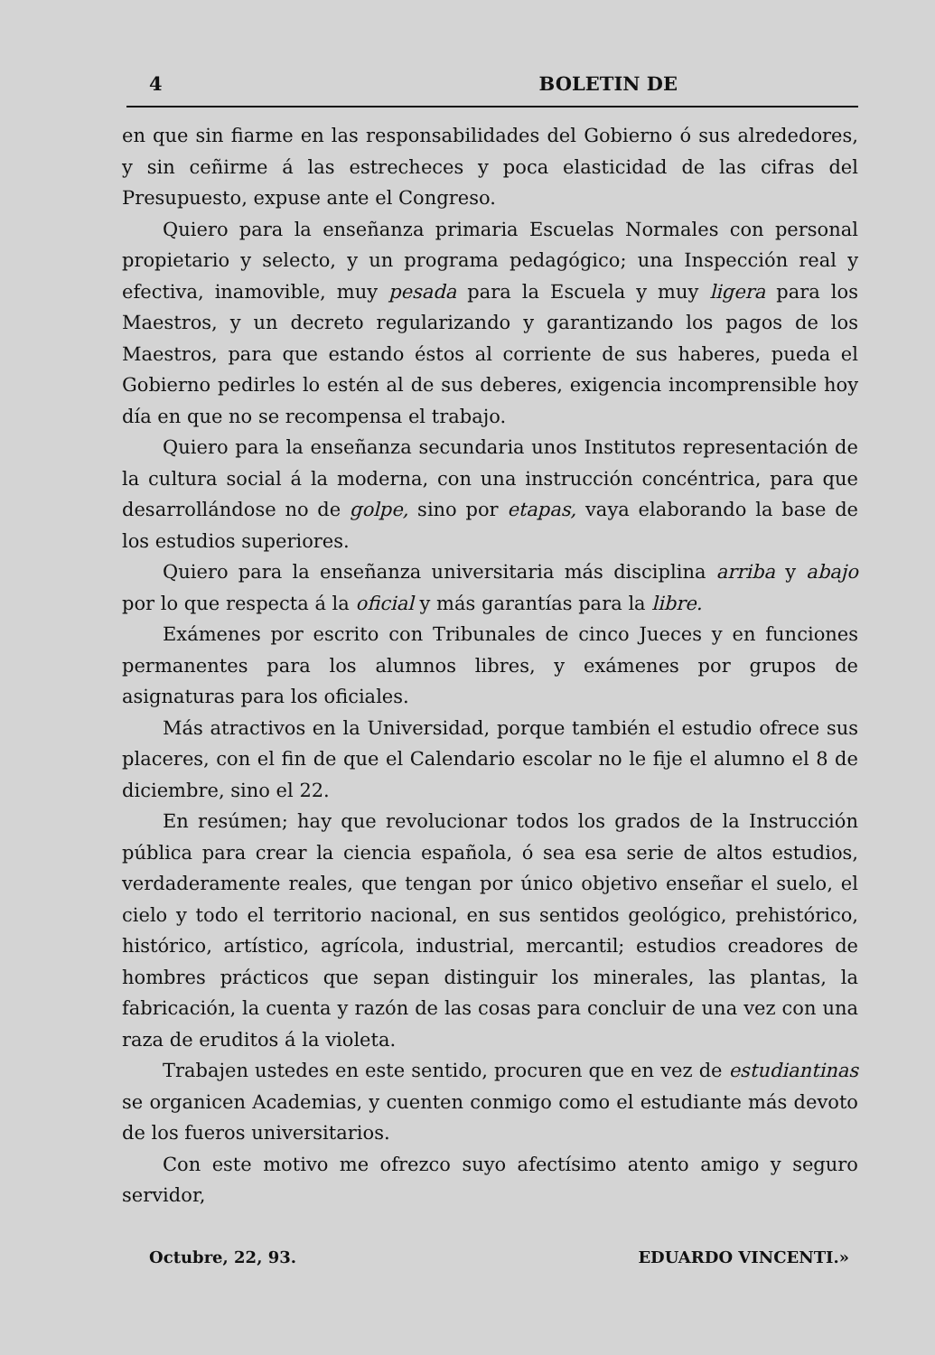4 BOLETIN DE
en que sin fiarme en las responsabilidades del Gobierno ó sus alrededores, y sin ceñirme á las estrecheces y poca elasticidad de las cifras del Presupuesto, expuse ante el Congreso.
Quiero para la enseñanza primaria Escuelas Normales con personal propietario y selecto, y un programa pedagógico; una Inspección real y efectiva, inamovible, muy pesada para la Escuela y muy ligera para los Maestros, y un decreto regularizando y garantizando los pagos de los Maestros, para que estando éstos al corriente de sus haberes, pueda el Gobierno pedirles lo estén al de sus deberes, exigencia incomprensible hoy día en que no se recompensa el trabajo.
Quiero para la enseñanza secundaria unos Institutos representación de la cultura social á la moderna, con una instrucción concéntrica, para que desarrollándose no de golpe, sino por etapas, vaya elaborando la base de los estudios superiores.
Quiero para la enseñanza universitaria más disciplina arriba y abajo por lo que respecta á la oficial y más garantías para la libre.
Exámenes por escrito con Tribunales de cinco Jueces y en funciones permanentes para los alumnos libres, y exámenes por grupos de asignaturas para los oficiales.
Más atractivos en la Universidad, porque también el estudio ofrece sus placeres, con el fin de que el Calendario escolar no le fije el alumno el 8 de diciembre, sino el 22.
En resúmen; hay que revolucionar todos los grados de la Instrucción pública para crear la ciencia española, ó sea esa serie de altos estudios, verdaderamente reales, que tengan por único objetivo enseñar el suelo, el cielo y todo el territorio nacional, en sus sentidos geológico, prehistórico, histórico, artístico, agrícola, industrial, mercantil; estudios creadores de hombres prácticos que sepan distinguir los minerales, las plantas, la fabricación, la cuenta y razón de las cosas para concluir de una vez con una raza de eruditos á la violeta.
Trabajen ustedes en este sentido, procuren que en vez de estudiantinas se organicen Academias, y cuenten conmigo como el estudiante más devoto de los fueros universitarios.
Con este motivo me ofrezco suyo afectísimo atento amigo y seguro servidor,
Octubre, 22, 93. EDUARDO VINCENTI.»